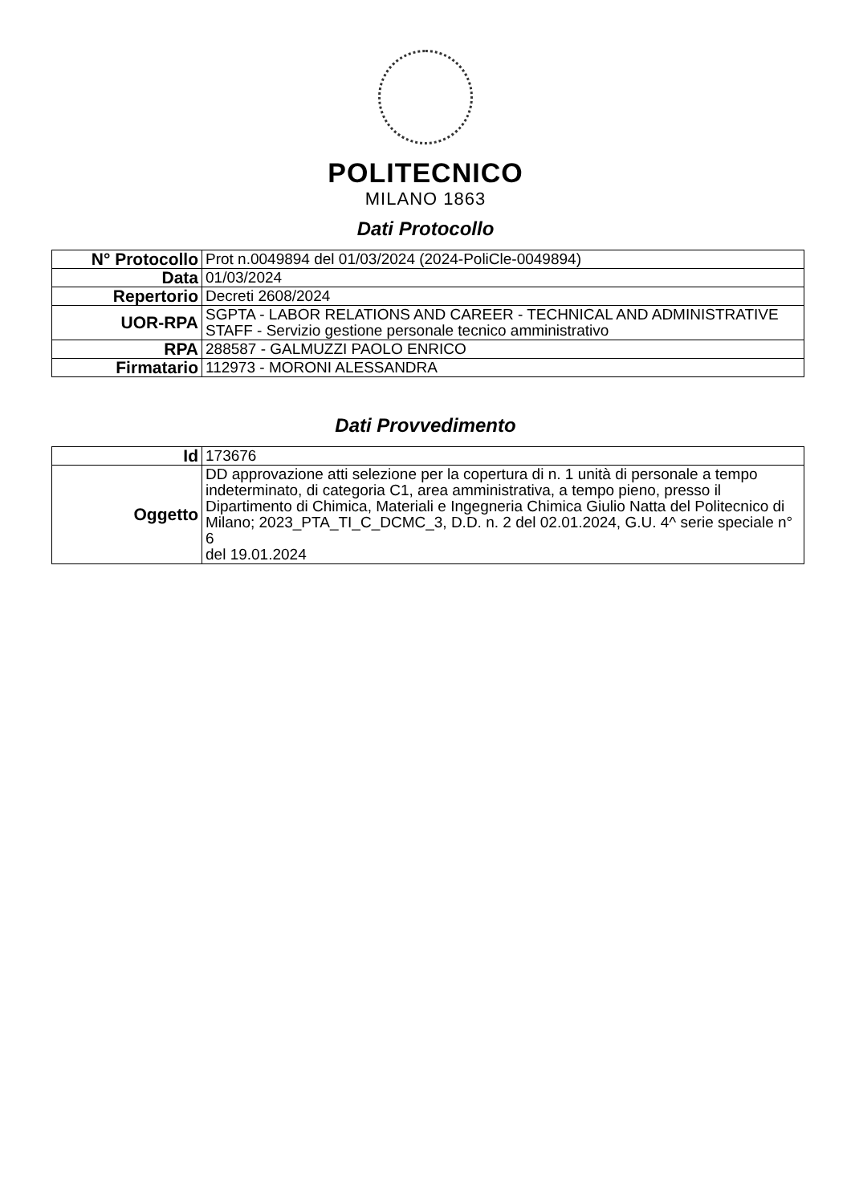POLITECNICO
MILANO 1863
Dati Protocollo
| N° Protocollo | Prot n.0049894 del 01/03/2024 (2024-PoliCle-0049894) |
| Data | 01/03/2024 |
| Repertorio | Decreti 2608/2024 |
| UOR-RPA | SGPTA - LABOR RELATIONS AND CAREER - TECHNICAL AND ADMINISTRATIVE STAFF - Servizio gestione personale tecnico amministrativo |
| RPA | 288587 - GALMUZZI PAOLO ENRICO |
| Firmatario | 112973 - MORONI ALESSANDRA |
Dati Provvedimento
| Id | 173676 |
| Oggetto | DD approvazione atti selezione per la copertura di n. 1 unità di personale a tempo indeterminato, di categoria C1, area amministrativa, a tempo pieno, presso il Dipartimento di Chimica, Materiali e Ingegneria Chimica Giulio Natta del Politecnico di Milano; 2023_PTA_TI_C_DCMC_3, D.D. n. 2 del 02.01.2024, G.U. 4^ serie speciale n° 6 del 19.01.2024 |